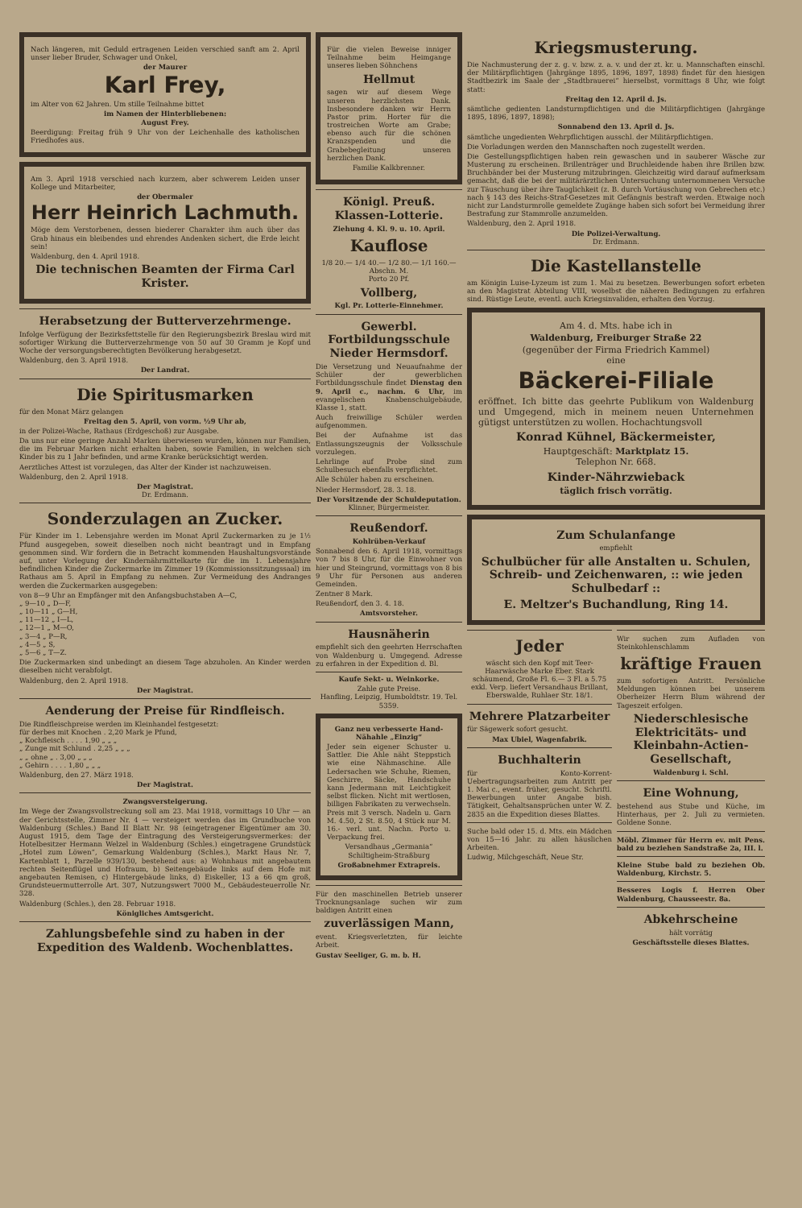Nach längeren, mit Geduld ertragenen Leiden verschied sanft am 2. April unser lieber Bruder, Schwager und Onkel,
der Maurer
Karl Frey,
im Alter von 62 Jahren. Um stille Teilnahme bittet
im Namen der Hinterbliebenen:
August Frey.
Beerdigung: Freitag früh 9 Uhr von der Leichenhalle des katholischen Friedhofes aus.
Am 3. April 1918 verschied nach kurzem, aber schwerem Leiden unser Kollege und Mitarbeiter,
der Obermaler
Herr Heinrich Lachmuth.
Möge dem Verstorbenen, dessen biederer Charakter ihm auch über das Grab hinaus ein bleibendes und ehrendes Andenken sichert, die Erde leicht sein!
Waldenburg, den 4. April 1918.
Die technischen Beamten der Firma Carl Krister.
Herabsetzung der Butterverzehrmenge.
Infolge Verfügung der Bezirksfettstelle für den Regierungsbezirk Breslau wird mit sofortiger Wirkung die Butterverzehrmenge von 50 auf 30 Gramm je Kopf und Woche der versorgungsberechtigten Bevölkerung herabgesetzt.
Waldenburg, den 3. April 1918.
Der Landrat.
Die Spiritusmarken
für den Monat März gelangen
Freitag den 5. April, von vorm. ½9 Uhr ab,
in der Polizei-Wache, Rathaus (Erdgeschoß) zur Ausgabe.
Da uns nur eine geringe Anzahl Marken überwiesen wurden, können nur Familien, die im Februar Marken nicht erhalten haben, sowie Familien, in welchen sich Kinder bis zu 1 Jahr befinden, und arme Kranke berücksichtigt werden.
Aerztliches Attest ist vorzulegen, das Alter der Kinder ist nachzuweisen.
Waldenburg, den 2. April 1918.
Der Magistrat.
Dr. Erdmann.
Sonderzulagen an Zucker.
Für Kinder im 1. Lebensjahre werden im Monat April Zuckermarken zu je 1½ Pfund ausgegeben, soweit dieselben noch nicht beantragt und in Empfang genommen sind. Wir fordern die in Betracht kommenden Haushaltungsvorstände auf, unter Vorlegung der Kindernährmittelkarte für die im 1. Lebensjahre befindlichen Kinder die Zuckermarke im Zimmer 19 (Kommissionssitzungssaal) im Rathaus am 5. April in Empfang zu nehmen. Zur Vermeidung des Andranges werden die Zuckermarken ausgegeben:
von 8—9 Uhr an Empfänger mit den Anfangsbuchstaben A—C,
„ 9—10 „ D—F,
„ 10—11 „ G—H,
„ 11—12 „ I—L,
„ 12—1 „ M—O,
„ 3—4 „ P—R,
„ 4—5 „ S,
„ 5—6 „ T—Z.
Die Zuckermarken sind unbedingt an diesem Tage abzuholen. An Kinder werden dieselben nicht verabfolgt.
Waldenburg, den 2. April 1918.
Der Magistrat.
Aenderung der Preise für Rindfleisch.
Die Rindfleischpreise werden im Kleinhandel festgesetzt:
für derbes mit Knochen . 2,20 Mark je Pfund,
„ Kochfleisch . . . . 1,90 „ „ „
„ Zunge mit Schlund . 2,25 „ „ „
„ „ ohne „ . 3,00 „ „ „
„ Gehirn . . . . 1,80 „ „ „
Waldenburg, den 27. März 1918.
Der Magistrat.
Zwangsversteigerung.
Im Wege der Zwangsvollstreckung soll am 23. Mai 1918, vormittags 10 Uhr — an der Gerichtsstelle, Zimmer Nr. 4 — versteigert werden das im Grundbuche von Waldenburg (Schles.) Band II Blatt Nr. 98 (eingetragener Eigentümer am 30. August 1915, dem Tage der Eintragung des Versteigerungsvermerkes: der Hotelbesitzer Hermann Welzel in Waldenburg (Schles.) eingetragene Grundstück „Hotel zum Löwen“, Gemarkung Waldenburg (Schles.), Markt Haus Nr. 7, Kartenblatt 1, Parzelle 939/130, bestehend aus: a) Wohnhaus mit angebautem rechten Seitenflügel und Hofraum, b) Seitengebäude links auf dem Hofe mit angebauten Remisen, c) Hintergebäude links, d) Eiskeller, 13 a 66 qm groß, Grundsteuermutterrolle Art. 307, Nutzungswert 7000 M., Gebäudesteuerrolle Nr. 328.
Waldenburg (Schles.), den 28. Februar 1918.
Königliches Amtsgericht.
Zahlungsbefehle sind zu haben in der Expedition des Waldenb. Wochenblattes.
Für die vielen Beweise inniger Teilnahme beim Heimgange unseres lieben Söhnchens
Hellmut
sagen wir auf diesem Wege unseren herzlichsten Dank. Insbesondere danken wir Herrn Pastor prim. Horter für die trostreichen Worte am Grabe; ebenso auch für die schönen Kranzspenden und die Grabebegleitung unseren herzlichen Dank.
Familie Kalkbrenner.
Königl. Preuß. Klassen-Lotterie.
Ziehung 4. Kl. 9. u. 10. April.
Kauflose
1/8 20.— 1/4 40.— 1/2 80.— 1/1 160.— Abschn. M.
Porto 20 Pf.
Vollberg,
Kgl. Pr. Lotterie-Einnehmer.
Gewerbl. Fortbildungsschule Nieder Hermsdorf.
Die Versetzung und Neuaufnahme der Schüler der gewerblichen Fortbildungsschule findet Dienstag den 9. April c., nachm. 6 Uhr, im evangelischen Knabenschulgebäude, Klasse 1, statt.
Auch freiwillige Schüler werden aufgenommen.
Bei der Aufnahme ist das Entlassungszeugnis der Volksschule vorzulegen.
Lehrlinge auf Probe sind zum Schulbesuch ebenfalls verpflichtet.
Alle Schüler haben zu erscheinen.
Nieder Hermsdorf, 28. 3. 18.
Der Vorsitzende der Schuldeputation.
Klinner, Bürgermeister.
Reußendorf.
Kohlrüben-Verkauf
Sonnabend den 6. April 1918, vormittags von 7 bis 8 Uhr, für die Einwohner von hier und Steingrund, vormittags von 8 bis 9 Uhr für Personen aus anderen Gemeinden.
Zentner 8 Mark.
Reußendorf, den 3. 4. 18.
Amtsvorsteher.
Hausnäherin
empfiehlt sich den geehrten Herrschaften von Waldenburg u. Umgegend. Adresse zu erfahren in der Expedition d. Bl.
Kaufe Sekt- u. Weinkorke.
Zahle gute Preise.
Hanfling, Leipzig, Humboldtstr. 19. Tel. 5359.
Ganz neu verbesserte Hand-Nähahle „Einzig“
Jeder sein eigener Schuster u. Sattler. Die Ahle näht Steppstich wie eine Nähmaschine. Alle Ledersachen wie Schuhe, Riemen, Geschirre, Säcke, Handschuhe kann Jedermann mit Leichtigkeit selbst flicken. Nicht mit wertlosen, billigen Fabrikaten zu verwechseln. Preis mit 3 versch. Nadeln u. Garn M. 4.50, 2 St. 8.50, 4 Stück nur M. 16.- verl. unt. Nachn. Porto u. Verpackung frei.
Versandhaus „Germania“ Schiltigheim-Straßburg
Großabnehmer Extrapreis.
Für den maschinellen Betrieb unserer Trocknungsanlage suchen wir zum baldigen Antritt einen
zuverlässigen Mann,
event. Kriegsverletzten, für leichte Arbeit.
Gustav Seeliger, G. m. b. H.
Kriegsmusterung.
Die Nachmusterung der z. g. v. bzw. z. a. v. und der zt. kr. u. Mannschaften einschl. der Militärpflichtigen (Jahrgänge 1895, 1896, 1897, 1898) findet für den hiesigen Stadtbezirk im Saale der „Stadtbrauerei“ hierselbst, vormittags 8 Uhr, wie folgt statt:
Freitag den 12. April d. Js.
sämtliche gedienten Landsturmpflichtigen und die Militärpflichtigen (Jahrgänge 1895, 1896, 1897, 1898);
Sonnabend den 13. April d. Js.
sämtliche ungedienten Wehrpflichtigen ausschl. der Militärpflichtigen.
Die Vorladungen werden den Mannschaften noch zugestellt werden.
Die Gestellungspflichtigen haben rein gewaschen und in sauberer Wäsche zur Musterung zu erscheinen. Brillenträger und Bruchleidende haben ihre Brillen bzw. Bruchbänder bei der Musterung mitzubringen. Gleichzeitig wird darauf aufmerksam gemacht, daß die bei der militärärztlichen Untersuchung unternommenen Versuche zur Täuschung über ihre Tauglichkeit (z. B. durch Vortäuschung von Gebrechen etc.) nach § 143 des Reichs-Straf-Gesetzes mit Gefängnis bestraft werden. Etwaige noch nicht zur Landsturmrolle gemeldete Zugänge haben sich sofort bei Vermeidung ihrer Bestrafung zur Stammrolle anzumelden.
Waldenburg, den 2. April 1918.
Die Polizei-Verwaltung.
Dr. Erdmann.
Die Kastellanstelle
am Königin Luise-Lyzeum ist zum 1. Mai zu besetzen. Bewerbungen sofort erbeten an den Magistrat Abteilung VIII, woselbst die näheren Bedingungen zu erfahren sind. Rüstige Leute, eventl. auch Kriegsinvaliden, erhalten den Vorzug.
Am 4. d. Mts. habe ich in
Waldenburg, Freiburger Straße 22
(gegenüber der Firma Friedrich Kammel)
eine
Bäckerei-Filiale
eröffnet. Ich bitte das geehrte Publikum von Waldenburg und Umgegend, mich in meinem neuen Unternehmen gütigst unterstützen zu wollen. Hochachtungsvoll
Konrad Kühnel, Bäckermeister,
Hauptgeschäft: Marktplatz 15.
Telephon Nr. 668.
Kinder-Nährzwieback
täglich frisch vorrätig.
Zum Schulanfange
empfiehlt
Schulbücher für alle Anstalten u. Schulen, Schreib- und Zeichenwaren, :: wie jeden Schulbedarf ::
E. Meltzer's Buchandlung, Ring 14.
Jeder
wäscht sich den Kopf mit Teer-Haarwäsche Marke Eber. Stark schäumend, Große Fl. 6.— 3 Fl. a 5.75 exkl. Verp. liefert Versandhaus Brillant, Eberswalde, Ruhlaer Str. 18/1.
Mehrere Platzarbeiter
für Sägewerk sofort gesucht.
Max Ubiel, Wagenfabrik.
Buchhalterin
für Konto-Korrent-Uebertragungsarbeiten zum Antritt per 1. Mai c., event. früher, gesucht. Schriftl. Bewerbungen unter Angabe bish. Tätigkeit, Gehaltsansprüchen unter W. Z. 2835 an die Expedition dieses Blattes.
Suche bald oder 15. d. Mts. ein Mädchen von 15—16 Jahr. zu allen häuslichen Arbeiten.
Ludwig, Milchgeschäft, Neue Str.
Wir suchen zum Aufladen von Steinkohlenschlamm
kräftige Frauen
zum sofortigen Antritt. Persönliche Meldungen können bei unserem Oberheizer Herrn Blum während der Tageszeit erfolgen.
Niederschlesische Elektricitäts- und Kleinbahn-Actien-Gesellschaft,
Waldenburg i. Schl.
Eine Wohnung,
bestehend aus Stube und Küche, im Hinterhaus, per 2. Juli zu vermieten. Goldene Sonne.
Möbl. Zimmer für Herrn ev. mit Pens. bald zu beziehen Sandstraße 2a, III. l.
Kleine Stube bald zu beziehen Ob. Waldenburg, Kirchstr. 5.
Besseres Logis f. Herren Ober Waldenburg, Chausseestr. 8a.
Abkehrscheine
hält vorrätig
Geschäftsstelle dieses Blattes.